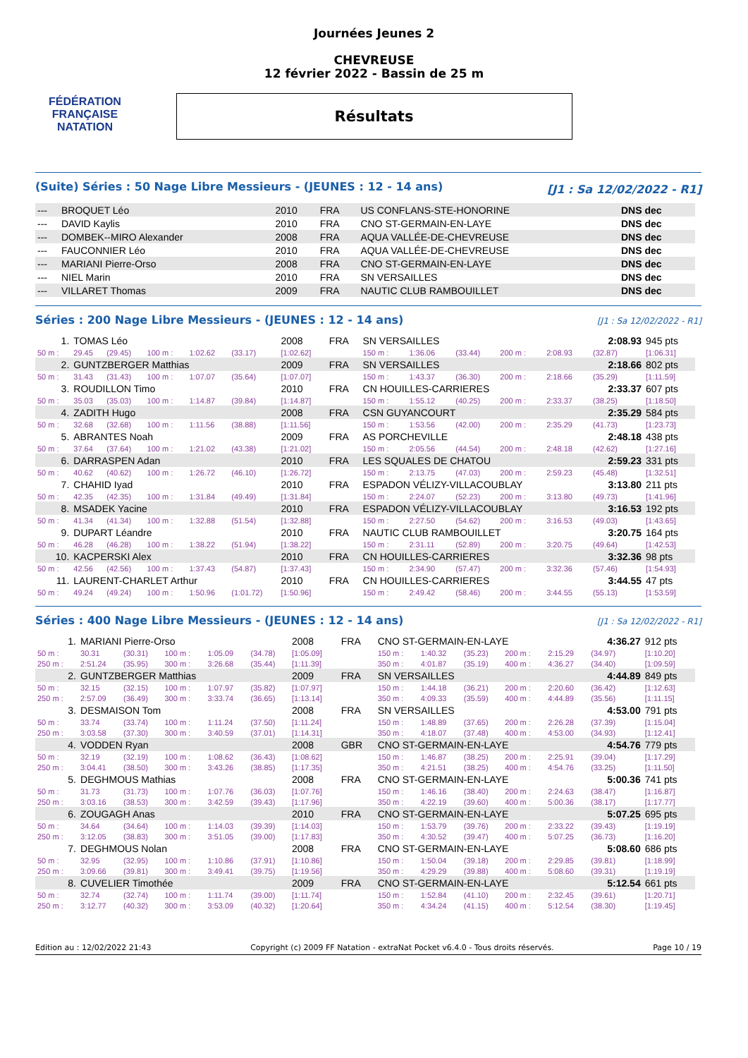FÉDÉRATION FRANÇAISE
NATATION
Journées Jeunes 2
CHEVREUSE
12 février 2022 - Bassin de 25 m
Résultats
(Suite) Séries : 50 Nage Libre Messieurs - (JEUNES : 12 - 14 ans) [J1 : Sa 12/02/2022 - R1]
| --- | BROQUET Léo | 2010 | FRA | US CONFLANS-STE-HONORINE | DNS dec |
| --- | DAVID Kaylis | 2010 | FRA | CNO ST-GERMAIN-EN-LAYE | DNS dec |
| --- | DOMBEK--MIRO Alexander | 2008 | FRA | AQUA VALLÉE-DE-CHEVREUSE | DNS dec |
| --- | FAUCONNIER Léo | 2010 | FRA | AQUA VALLÉE-DE-CHEVREUSE | DNS dec |
| --- | MARIANI Pierre-Orso | 2008 | FRA | CNO ST-GERMAIN-EN-LAYE | DNS dec |
| --- | NIEL Marin | 2010 | FRA | SN VERSAILLES | DNS dec |
| --- | VILLARET Thomas | 2009 | FRA | NAUTIC CLUB RAMBOUILLET | DNS dec |
Séries : 200 Nage Libre Messieurs - (JEUNES : 12 - 14 ans) [J1 : Sa 12/02/2022 - R1]
| 1. | TOMAS Léo | | | | | 2008 | FRA | SN VERSAILLES | | | | | 2:08.93 | 945 pts |
| 50 m : | 29.45 | (29.45) | 100 m : | 1:02.62 | (33.17) | [1:02.62] | | 150 m : | 1:36.06 | (33.44) | 200 m : | 2:08.93 | (32.87) | [1:06.31] |
| 2. | GUNTZBERGER Matthias | | | | | 2009 | FRA | SN VERSAILLES | | | | | 2:18.66 | 802 pts |
| 50 m : | 31.43 | (31.43) | 100 m : | 1:07.07 | (35.64) | [1:07.07] | | 150 m : | 1:43.37 | (36.30) | 200 m : | 2:18.66 | (35.29) | [1:11.59] |
| 3. | ROUDILLON Timo | | | | | 2010 | FRA | CN HOUILLES-CARRIERES | | | | | 2:33.37 | 607 pts |
| 50 m : | 35.03 | (35.03) | 100 m : | 1:14.87 | (39.84) | [1:14.87] | | 150 m : | 1:55.12 | (40.25) | 200 m : | 2:33.37 | (38.25) | [1:18.50] |
| 4. | ZADITH Hugo | | | | | 2008 | FRA | CSN GUYANCOURT | | | | | 2:35.29 | 584 pts |
| 50 m : | 32.68 | (32.68) | 100 m : | 1:11.56 | (38.88) | [1:11.56] | | 150 m : | 1:53.56 | (42.00) | 200 m : | 2:35.29 | (41.73) | [1:23.73] |
| 5. | ABRANTES Noah | | | | | 2009 | FRA | AS PORCHEVILLE | | | | | 2:48.18 | 438 pts |
| 50 m : | 37.64 | (37.64) | 100 m : | 1:21.02 | (43.38) | [1:21.02] | | 150 m : | 2:05.56 | (44.54) | 200 m : | 2:48.18 | (42.62) | [1:27.16] |
| 6. | DARRASPEN Adan | | | | | 2010 | FRA | LES SQUALES DE CHATOU | | | | | 2:59.23 | 331 pts |
| 50 m : | 40.62 | (40.62) | 100 m : | 1:26.72 | (46.10) | [1:26.72] | | 150 m : | 2:13.75 | (47.03) | 200 m : | 2:59.23 | (45.48) | [1:32.51] |
| 7. | CHAHID Iyad | | | | | 2010 | FRA | ESPADON VÉLIZY-VILLACOUBLAY | | | | | 3:13.80 | 211 pts |
| 50 m : | 42.35 | (42.35) | 100 m : | 1:31.84 | (49.49) | [1:31.84] | | 150 m : | 2:24.07 | (52.23) | 200 m : | 3:13.80 | (49.73) | [1:41.96] |
| 8. | MSADEK Yacine | | | | | 2010 | FRA | ESPADON VÉLIZY-VILLACOUBLAY | | | | | 3:16.53 | 192 pts |
| 50 m : | 41.34 | (41.34) | 100 m : | 1:32.88 | (51.54) | [1:32.88] | | 150 m : | 2:27.50 | (54.62) | 200 m : | 3:16.53 | (49.03) | [1:43.65] |
| 9. | DUPART Léandre | | | | | 2010 | FRA | NAUTIC CLUB RAMBOUILLET | | | | | 3:20.75 | 164 pts |
| 50 m : | 46.28 | (46.28) | 100 m : | 1:38.22 | (51.94) | [1:38.22] | | 150 m : | 2:31.11 | (52.89) | 200 m : | 3:20.75 | (49.64) | [1:42.53] |
| 10. | KACPERSKI Alex | | | | | 2010 | FRA | CN HOUILLES-CARRIERES | | | | | 3:32.36 | 98 pts |
| 50 m : | 42.56 | (42.56) | 100 m : | 1:37.43 | (54.87) | [1:37.43] | | 150 m : | 2:34.90 | (57.47) | 200 m : | 3:32.36 | (57.46) | [1:54.93] |
| 11. | LAURENT-CHARLET Arthur | | | | | 2010 | FRA | CN HOUILLES-CARRIERES | | | | | 3:44.55 | 47 pts |
| 50 m : | 49.24 | (49.24) | 100 m : | 1:50.96 | (1:01.72) | [1:50.96] | | 150 m : | 2:49.42 | (58.46) | 200 m : | 3:44.55 | (55.13) | [1:53.59] |
Séries : 400 Nage Libre Messieurs - (JEUNES : 12 - 14 ans) [J1 : Sa 12/02/2022 - R1]
| 1. | MARIANI Pierre-Orso | | | | | 2008 | FRA | CNO ST-GERMAIN-EN-LAYE | | | | | 4:36.27 | 912 pts |
| 50 m : | 30.31 | (30.31) | 100 m : | 1:05.09 | (34.78) | [1:05.09] | | 150 m : | 1:40.32 | (35.23) | 200 m : | 2:15.29 | (34.97) | [1:10.20] |
| 250 m : | 2:51.24 | (35.95) | 300 m : | 3:26.68 | (35.44) | [1:11.39] | | 350 m : | 4:01.87 | (35.19) | 400 m : | 4:36.27 | (34.40) | [1:09.59] |
| 2. | GUNTZBERGER Matthias | | | | | 2009 | FRA | SN VERSAILLES | | | | | 4:44.89 | 849 pts |
| 50 m : | 32.15 | (32.15) | 100 m : | 1:07.97 | (35.82) | [1:07.97] | | 150 m : | 1:44.18 | (36.21) | 200 m : | 2:20.60 | (36.42) | [1:12.63] |
| 250 m : | 2:57.09 | (36.49) | 300 m : | 3:33.74 | (36.65) | [1:13.14] | | 350 m : | 4:09.33 | (35.59) | 400 m : | 4:44.89 | (35.56) | [1:11.15] |
| 3. | DESMAISON Tom | | | | | 2008 | FRA | SN VERSAILLES | | | | | 4:53.00 | 791 pts |
| 50 m : | 33.74 | (33.74) | 100 m : | 1:11.24 | (37.50) | [1:11.24] | | 150 m : | 1:48.89 | (37.65) | 200 m : | 2:26.28 | (37.39) | [1:15.04] |
| 250 m : | 3:03.58 | (37.30) | 300 m : | 3:40.59 | (37.01) | [1:14.31] | | 350 m : | 4:18.07 | (37.48) | 400 m : | 4:53.00 | (34.93) | [1:12.41] |
| 4. | VODDEN Ryan | | | | | 2008 | GBR | CNO ST-GERMAIN-EN-LAYE | | | | | 4:54.76 | 779 pts |
| 50 m : | 32.19 | (32.19) | 100 m : | 1:08.62 | (36.43) | [1:08.62] | | 150 m : | 1:46.87 | (38.25) | 200 m : | 2:25.91 | (39.04) | [1:17.29] |
| 250 m : | 3:04.41 | (38.50) | 300 m : | 3:43.26 | (38.85) | [1:17.35] | | 350 m : | 4:21.51 | (38.25) | 400 m : | 4:54.76 | (33.25) | [1:11.50] |
| 5. | DEGHMOUS Mathias | | | | | 2008 | FRA | CNO ST-GERMAIN-EN-LAYE | | | | | 5:00.36 | 741 pts |
| 50 m : | 31.73 | (31.73) | 100 m : | 1:07.76 | (36.03) | [1:07.76] | | 150 m : | 1:46.16 | (38.40) | 200 m : | 2:24.63 | (38.47) | [1:16.87] |
| 250 m : | 3:03.16 | (38.53) | 300 m : | 3:42.59 | (39.43) | [1:17.96] | | 350 m : | 4:22.19 | (39.60) | 400 m : | 5:00.36 | (38.17) | [1:17.77] |
| 6. | ZOUGAGH Anas | | | | | 2010 | FRA | CNO ST-GERMAIN-EN-LAYE | | | | | 5:07.25 | 695 pts |
| 50 m : | 34.64 | (34.64) | 100 m : | 1:14.03 | (39.39) | [1:14.03] | | 150 m : | 1:53.79 | (39.76) | 200 m : | 2:33.22 | (39.43) | [1:19.19] |
| 250 m : | 3:12.05 | (38.83) | 300 m : | 3:51.05 | (39.00) | [1:17.83] | | 350 m : | 4:30.52 | (39.47) | 400 m : | 5:07.25 | (36.73) | [1:16.20] |
| 7. | DEGHMOUS Nolan | | | | | 2008 | FRA | CNO ST-GERMAIN-EN-LAYE | | | | | 5:08.60 | 686 pts |
| 50 m : | 32.95 | (32.95) | 100 m : | 1:10.86 | (37.91) | [1:10.86] | | 150 m : | 1:50.04 | (39.18) | 200 m : | 2:29.85 | (39.81) | [1:18.99] |
| 250 m : | 3:09.66 | (39.81) | 300 m : | 3:49.41 | (39.75) | [1:19.56] | | 350 m : | 4:29.29 | (39.88) | 400 m : | 5:08.60 | (39.31) | [1:19.19] |
| 8. | CUVELIER Timothée | | | | | 2009 | FRA | CNO ST-GERMAIN-EN-LAYE | | | | | 5:12.54 | 661 pts |
| 50 m : | 32.74 | (32.74) | 100 m : | 1:11.74 | (39.00) | [1:11.74] | | 150 m : | 1:52.84 | (41.10) | 200 m : | 2:32.45 | (39.61) | [1:20.71] |
| 250 m : | 3:12.77 | (40.32) | 300 m : | 3:53.09 | (40.32) | [1:20.64] | | 350 m : | 4:34.24 | (41.15) | 400 m : | 5:12.54 | (38.30) | [1:19.45] |
Edition au : 12/02/2022 21:43 Copyright (c) 2009 FF Natation - extraNat Pocket v6.4.0 - Tous droits réservés. Page 10 / 19